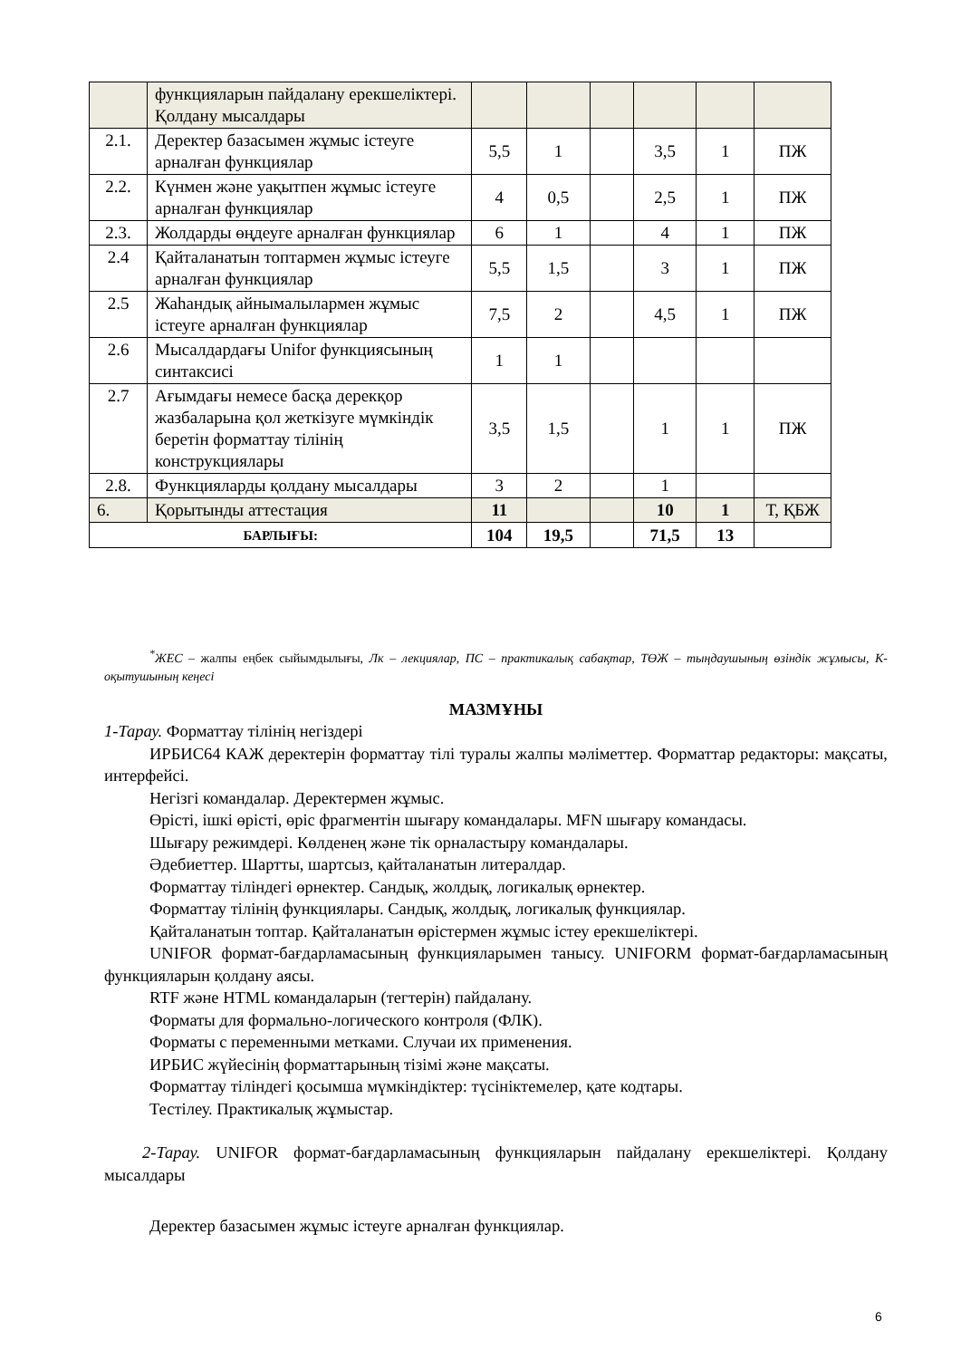| | функцияларын пайдалану ерекшеліктері. Қолдану мысалдары | | | | | | |
| 2.1. | Деректер базасымен жұмыс істеуге арналған функциялар | 5,5 | 1 | | 3,5 | 1 | ПЖ |
| 2.2. | Күнмен және уақытпен жұмыс істеуге арналған функциялар | 4 | 0,5 | | 2,5 | 1 | ПЖ |
| 2.3. | Жолдарды өңдеуге арналған функциялар | 6 | 1 | | 4 | 1 | ПЖ |
| 2.4 | Қайталанатын топтармен жұмыс істеуге арналған функциялар | 5,5 | 1,5 | | 3 | 1 | ПЖ |
| 2.5 | Жаһандық айнымалылармен жұмыс істеуге арналған функциялар | 7,5 | 2 | | 4,5 | 1 | ПЖ |
| 2.6 | Мысалдардағы Unifor функциясының синтаксисі | 1 | 1 | | | | |
| 2.7 | Ағымдағы немесе басқа дерекқор жазбаларына қол жеткізуге мүмкіндік беретін форматтау тілінің конструкциялары | 3,5 | 1,5 | | 1 | 1 | ПЖ |
| 2.8. | Функцияларды қолдану мысалдары | 3 | 2 | | 1 | | |
| 6. | Қорытынды аттестация | 11 | | | 10 | 1 | Т, ҚБЖ |
| БАРЛЫҒЫ: | | 104 | 19,5 | | 71,5 | 13 | |
<sup>*</sup> ЖЕС – жалпы еңбек сыйымдылығы, Лк – лекциялар, ПС – практикалық сабақтар, ТӨЖ – тыңдаушының өзіндік жұмысы, К- оқытушының кеңесі
МАЗМҰНЫ
1-Тарау. Форматтау тілінің негіздері
ИРБИС64 КАЖ деректерін форматтау тілі туралы жалпы мәліметтер. Форматтар редакторы: мақсаты, интерфейсі.
Негізгі командалар. Деректермен жұмыс.
Өрісті, ішкі өрісті, өріс фрагментін шығару командалары. MFN шығару командасы.
Шығару режимдері. Көлденең және тік орналастыру командалары.
Әдебиеттер. Шартты, шартсыз, қайталанатын литералдар.
Форматтау тіліндегі өрнектер. Сандық, жолдық, логикалық өрнектер.
Форматтау тілінің функциялары. Сандық, жолдық, логикалық функциялар.
Қайталанатын топтар. Қайталанатын өрістермен жұмыс істеу ерекшеліктері.
UNIFOR формат-бағдарламасының функцияларымен танысу. UNIFORM формат-бағдарламасының функцияларын қолдану аясы.
RTF және HTML командаларын (тегтерін) пайдалану.
Форматы для формально-логического контроля (ФЛК).
Форматы с переменными метками. Случаи их применения.
ИРБИС жүйесінің форматтарының тізімі және мақсаты.
Форматтау тіліндегі қосымша мүмкіндіктер: түсініктемелер, қате кодтары.
Тестілеу. Практикалық жұмыстар.
2-Тарау. UNIFOR формат-бағдарламасының функцияларын пайдалану ерекшеліктері. Қолдану мысалдары
Деректер базасымен жұмыс істеуге арналған функциялар.
6